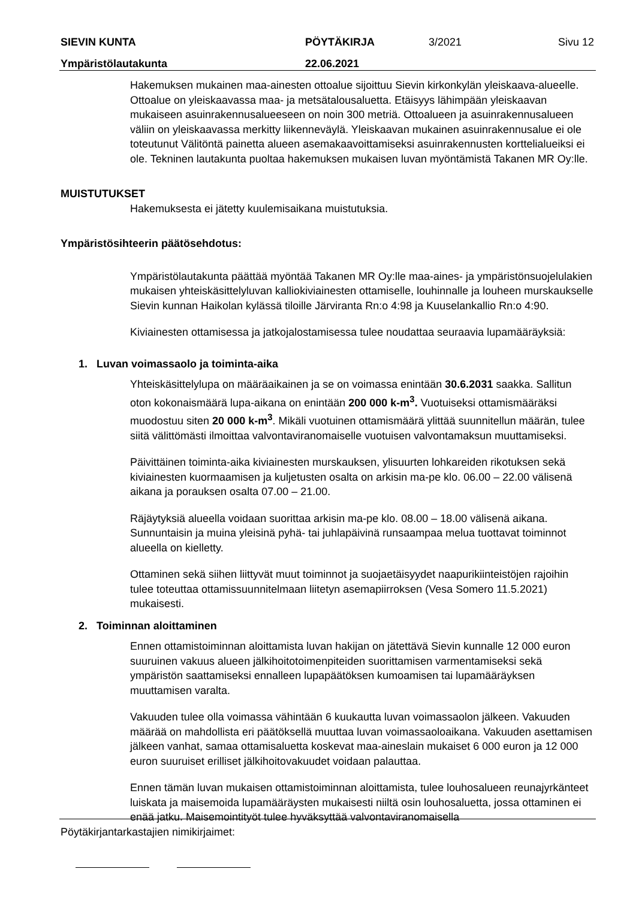SIEVIN KUNTA PÖYTÄKIRJA 3/2021 Sivu 12
Ympäristölautakunta 22.06.2021
Hakemuksen mukainen maa-ainesten ottoalue sijoittuu Sievin kirkonkylän yleiskaava-alueelle. Ottoalue on yleiskaavassa maa- ja metsätalousaluetta. Etäisyys lähimpään yleiskaavan mukaiseen asuinrakennusalueeseen on noin 300 metriä. Ottoalueen ja asuinrakennusalueen väliin on yleiskaavassa merkitty liikenneväylä. Yleiskaavan mukainen asuinrakennusalue ei ole toteutunut Välitöntä painetta alueen asemakaavoittamiseksi asuinrakennusten korttelialueiksi ei ole. Tekninen lautakunta puoltaa hakemuksen mukaisen luvan myöntämistä Takanen MR Oy:lle.
MUISTUTUKSET
Hakemuksesta ei jätetty kuulemisaikana muistutuksia.
Ympäristösihteerin päätösehdotus:
Ympäristölautakunta päättää myöntää Takanen MR Oy:lle maa-aines- ja ympäristönsuojelulakien mukaisen yhteiskäsittelyluvan kalliokiviainesten ottamiselle, louhinnalle ja louheen murskaukselle Sievin kunnan Haikolan kylässä tiloille Järviranta Rn:o 4:98 ja Kuuselankallio Rn:o 4:90.
Kiviainesten ottamisessa ja jatkojalostamisessa tulee noudattaa seuraavia lupamääräyksiä:
1. Luvan voimassaolo ja toiminta-aika
Yhteiskäsittelylupa on määräaikainen ja se on voimassa enintään 30.6.2031 saakka. Sallitun oton kokonaismäärä lupa-aikana on enintään 200 000 k-m<sup>3</sup>. Vuotuiseksi ottamismääräksi muodostuu siten 20 000 k-m<sup>3</sup>. Mikäli vuotuinen ottamismäärä ylittää suunnitellun määrän, tulee siitä välittömästi ilmoittaa valvontaviranomaiselle vuotuisen valvontamaksun muuttamiseksi.
Päivittäinen toiminta-aika kiviainesten murskauksen, ylisuurten lohkareiden rikotuksen sekä kiviainesten kuormaamisen ja kuljetusten osalta on arkisin ma-pe klo. 06.00 – 22.00 välisenä aikana ja porauksen osalta 07.00 – 21.00.
Räjäytyksiä alueella voidaan suorittaa arkisin ma-pe klo. 08.00 – 18.00 välisenä aikana. Sunnuntaisin ja muina yleisinä pyhä- tai juhlapäivinä runsaampaa melua tuottavat toiminnot alueella on kielletty.
Ottaminen sekä siihen liittyvät muut toiminnot ja suojaetäisyydet naapurikiinteistöjen rajoihin tulee toteuttaa ottamissuunnitelmaan liitetyn asemapiirroksen (Vesa Somero 11.5.2021) mukaisesti.
2. Toiminnan aloittaminen
Ennen ottamistoiminnan aloittamista luvan hakijan on jätettävä Sievin kunnalle 12 000 euron suuruinen vakuus alueen jälkihoitotoimenpiteiden suorittamisen varmentamiseksi sekä ympäristön saattamiseksi ennalleen lupapäätöksen kumoamisen tai lupamääräyksen muuttamisen varalta.
Vakuuden tulee olla voimassa vähintään 6 kuukautta luvan voimassaolon jälkeen. Vakuuden määrää on mahdollista eri päätöksellä muuttaa luvan voimassaoloaikana. Vakuuden asettamisen jälkeen vanhat, samaa ottamisaluetta koskevat maa-aineslain mukaiset 6 000 euron ja 12 000 euron suuruiset erilliset jälkihoitovakuudet voidaan palauttaa.
Ennen tämän luvan mukaisen ottamistoiminnan aloittamista, tulee louhosalueen reunajyrkänteet luiskata ja maisemoida lupamääräysten mukaisesti niiltä osin louhosaluetta, jossa ottaminen ei enää jatku. Maisemointityöt tulee hyväksyttää valvontaviranomaisella
Pöytäkirjantarkastajien nimikirjaimet: